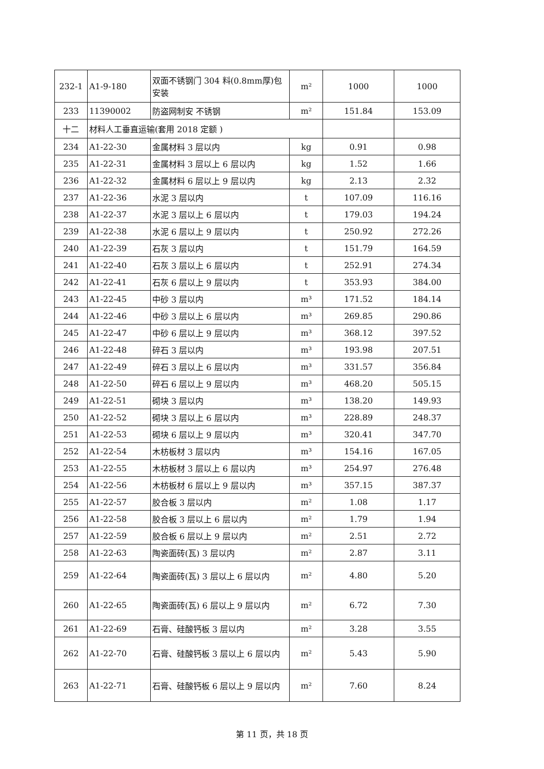| 232-1 | A1-9-180 | 双面不锈钢门 304 料(0.8mm厚)包安装 | m² | 1000 | 1000 |
| 233 | 11390002 | 防盗网制安 不锈钢 | m² | 151.84 | 153.09 |
| 十二 | 材料人工垂直运输(套用 2018 定额 ) | | | | |
| 234 | A1-22-30 | 金属材料 3 层以内 | kg | 0.91 | 0.98 |
| 235 | A1-22-31 | 金属材料 3 层以上 6 层以内 | kg | 1.52 | 1.66 |
| 236 | A1-22-32 | 金属材料 6 层以上 9 层以内 | kg | 2.13 | 2.32 |
| 237 | A1-22-36 | 水泥 3 层以内 | t | 107.09 | 116.16 |
| 238 | A1-22-37 | 水泥 3 层以上 6 层以内 | t | 179.03 | 194.24 |
| 239 | A1-22-38 | 水泥 6 层以上 9 层以内 | t | 250.92 | 272.26 |
| 240 | A1-22-39 | 石灰 3 层以内 | t | 151.79 | 164.59 |
| 241 | A1-22-40 | 石灰 3 层以上 6 层以内 | t | 252.91 | 274.34 |
| 242 | A1-22-41 | 石灰 6 层以上 9 层以内 | t | 353.93 | 384.00 |
| 243 | A1-22-45 | 中砂 3 层以内 | m³ | 171.52 | 184.14 |
| 244 | A1-22-46 | 中砂 3 层以上 6 层以内 | m³ | 269.85 | 290.86 |
| 245 | A1-22-47 | 中砂 6 层以上 9 层以内 | m³ | 368.12 | 397.52 |
| 246 | A1-22-48 | 碎石 3 层以内 | m³ | 193.98 | 207.51 |
| 247 | A1-22-49 | 碎石 3 层以上 6 层以内 | m³ | 331.57 | 356.84 |
| 248 | A1-22-50 | 碎石 6 层以上 9 层以内 | m³ | 468.20 | 505.15 |
| 249 | A1-22-51 | 砌块 3 层以内 | m³ | 138.20 | 149.93 |
| 250 | A1-22-52 | 砌块 3 层以上 6 层以内 | m³ | 228.89 | 248.37 |
| 251 | A1-22-53 | 砌块 6 层以上 9 层以内 | m³ | 320.41 | 347.70 |
| 252 | A1-22-54 | 木枋板材 3 层以内 | m³ | 154.16 | 167.05 |
| 253 | A1-22-55 | 木枋板材 3 层以上 6 层以内 | m³ | 254.97 | 276.48 |
| 254 | A1-22-56 | 木枋板材 6 层以上 9 层以内 | m³ | 357.15 | 387.37 |
| 255 | A1-22-57 | 胶合板 3 层以内 | m² | 1.08 | 1.17 |
| 256 | A1-22-58 | 胶合板 3 层以上 6 层以内 | m² | 1.79 | 1.94 |
| 257 | A1-22-59 | 胶合板 6 层以上 9 层以内 | m² | 2.51 | 2.72 |
| 258 | A1-22-63 | 陶瓷面砖(瓦) 3 层以内 | m² | 2.87 | 3.11 |
| 259 | A1-22-64 | 陶瓷面砖(瓦) 3 层以上 6 层以内 | m² | 4.80 | 5.20 |
| 260 | A1-22-65 | 陶瓷面砖(瓦) 6 层以上 9 层以内 | m² | 6.72 | 7.30 |
| 261 | A1-22-69 | 石膏、硅酸钙板 3 层以内 | m² | 3.28 | 3.55 |
| 262 | A1-22-70 | 石膏、硅酸钙板 3 层以上 6 层以内 | m² | 5.43 | 5.90 |
| 263 | A1-22-71 | 石膏、硅酸钙板 6 层以上 9 层以内 | m² | 7.60 | 8.24 |
第 11 页，共 18 页